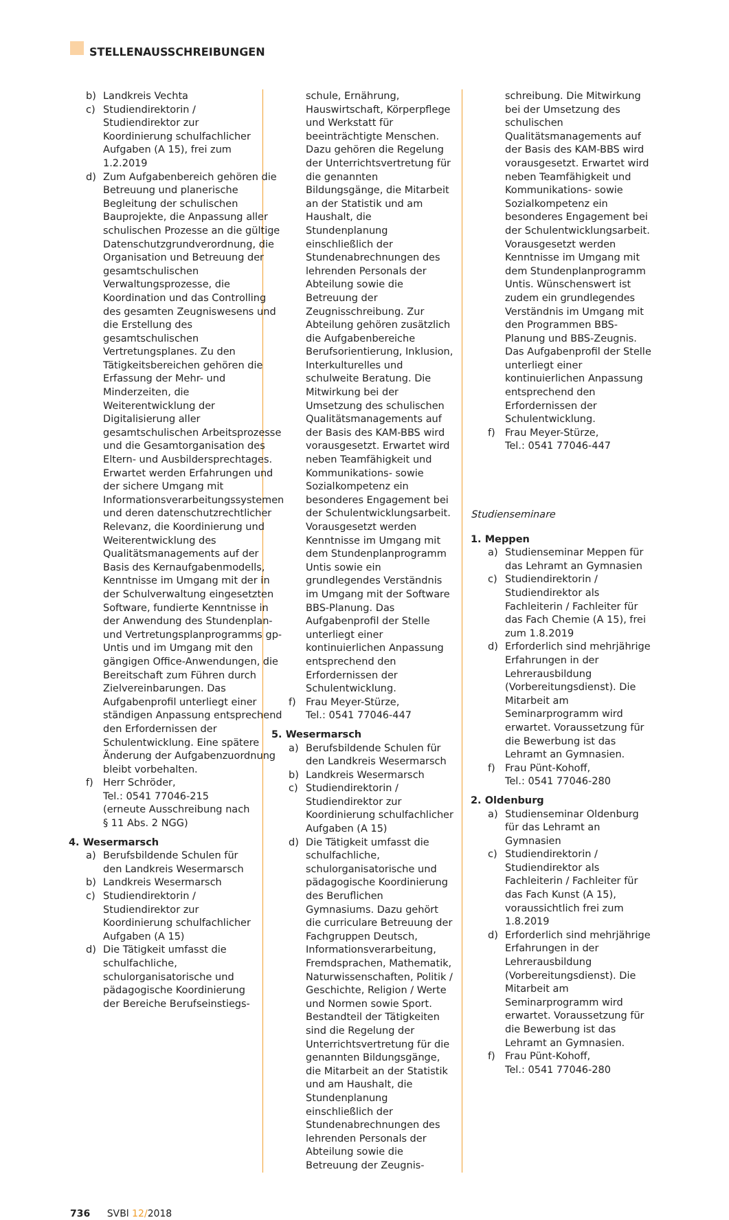STELLENAUSSCHREIBUNGEN
b) Landkreis Vechta
c) Studiendirektorin / Studiendirektor zur Koordinierung schulfachlicher Aufgaben (A 15), frei zum 1.2.2019
d) Zum Aufgabenbereich gehören die Betreuung und planerische Begleitung der schulischen Bauprojekte, die Anpassung aller schulischen Prozesse an die gültige Datenschutzgrundverordnung, die Organisation und Betreuung der gesamtschulischen Verwaltungsprozesse, die Koordination und das Controlling des gesamten Zeugniswesens und die Erstellung des gesamtschulischen Vertretungsplanes. Zu den Tätigkeitsbereichen gehören die Erfassung der Mehr- und Minderzeiten, die Weiterentwicklung der Digitalisierung aller gesamtschulischen Arbeitsprozesse und die Gesamtorganisation des Eltern- und Ausbildersprechtages. Erwartet werden Erfahrungen und der sichere Umgang mit Informationsverarbeitungssystemen und deren datenschutzrechtlicher Relevanz, die Koordinierung und Weiterentwicklung des Qualitätsmanagements auf der Basis des Kernaufgabenmodells, Kenntnisse im Umgang mit der in der Schulverwaltung eingesetzten Software, fundierte Kenntnisse in der Anwendung des Stundenplan- und Vertretungsplanprogramms gp-Untis und im Umgang mit den gängigen Office-Anwendungen, die Bereitschaft zum Führen durch Zielvereinbarungen. Das Aufgabenprofil unterliegt einer ständigen Anpassung entsprechend den Erfordernissen der Schulentwicklung. Eine spätere Änderung der Aufgabenzuordnung bleibt vorbehalten.
f) Herr Schröder,
Tel.: 0541 77046-215
(erneute Ausschreibung nach § 11 Abs. 2 NGG)
4. Wesermarsch
a) Berufsbildende Schulen für den Landkreis Wesermarsch
b) Landkreis Wesermarsch
c) Studiendirektorin / Studiendirektor zur Koordinierung schulfachlicher Aufgaben (A 15)
d) Die Tätigkeit umfasst die schulfachliche, schulorganisatorische und pädagogische Koordinierung der Bereiche Berufseinstiegs-
schule, Ernährung, Hauswirtschaft, Körperpflege und Werkstatt für beeinträchtigte Menschen. Dazu gehören die Regelung der Unterrichtsvertretung für die genannten Bildungsgänge, die Mitarbeit an der Statistik und am Haushalt, die Stundenplanung einschließlich der Stundenabrechnungen des lehrenden Personals der Abteilung sowie die Betreuung der Zeugnisschreibung. Zur Abteilung gehören zusätzlich die Aufgabenbereiche Berufsorientierung, Inklusion, Interkulturelles und schulweite Beratung. Die Mitwirkung bei der Umsetzung des schulischen Qualitätsmanagements auf der Basis des KAM-BBS wird vorausgesetzt. Erwartet wird neben Teamfähigkeit und Kommunikations- sowie Sozialkompetenz ein besonderes Engagement bei der Schulentwicklungsarbeit. Vorausgesetzt werden Kenntnisse im Umgang mit dem Stundenplanprogramm Untis sowie ein grundlegendes Verständnis im Umgang mit der Software BBS-Planung. Das Aufgabenprofil der Stelle unterliegt einer kontinuierlichen Anpassung entsprechend den Erfordernissen der Schulentwicklung.
f) Frau Meyer-Stürze,
Tel.: 0541 77046-447
5. Wesermarsch
a) Berufsbildende Schulen für den Landkreis Wesermarsch
b) Landkreis Wesermarsch
c) Studiendirektorin / Studiendirektor zur Koordinierung schulfachlicher Aufgaben (A 15)
d) Die Tätigkeit umfasst die schulfachliche, schulorganisatorische und pädagogische Koordinierung des Beruflichen Gymnasiums. Dazu gehört die curriculare Betreuung der Fachgruppen Deutsch, Informationsverarbeitung, Fremdsprachen, Mathematik, Naturwissenschaften, Politik / Geschichte, Religion / Werte und Normen sowie Sport. Bestandteil der Tätigkeiten sind die Regelung der Unterrichtsvertretung für die genannten Bildungsgänge, die Mitarbeit an der Statistik und am Haushalt, die Stundenplanung einschließlich der Stundenabrechnungen des lehrenden Personals der Abteilung sowie die Betreuung der Zeugnis-
schreibung. Die Mitwirkung bei der Umsetzung des schulischen Qualitätsmanagements auf der Basis des KAM-BBS wird vorausgesetzt. Erwartet wird neben Teamfähigkeit und Kommunikations- sowie Sozialkompetenz ein besonderes Engagement bei der Schulentwicklungsarbeit. Vorausgesetzt werden Kenntnisse im Umgang mit dem Stundenplanprogramm Untis. Wünschenswert ist zudem ein grundlegendes Verständnis im Umgang mit den Programmen BBS-Planung und BBS-Zeugnis. Das Aufgabenprofil der Stelle unterliegt einer kontinuierlichen Anpassung entsprechend den Erfordernissen der Schulentwicklung.
f) Frau Meyer-Stürze,
Tel.: 0541 77046-447
Studienseminare
1. Meppen
a) Studienseminar Meppen für das Lehramt an Gymnasien
c) Studiendirektorin / Studiendirektor als Fachleiterin / Fachleiter für das Fach Chemie (A 15), frei zum 1.8.2019
d) Erforderlich sind mehrjährige Erfahrungen in der Lehrerausbildung (Vorbereitungsdienst). Die Mitarbeit am Seminarprogramm wird erwartet. Voraussetzung für die Bewerbung ist das Lehramt an Gymnasien.
f) Frau Pünt-Kohoff,
Tel.: 0541 77046-280
2. Oldenburg
a) Studienseminar Oldenburg für das Lehramt an Gymnasien
c) Studiendirektorin / Studiendirektor als Fachleiterin / Fachleiter für das Fach Kunst (A 15), voraussichtlich frei zum 1.8.2019
d) Erforderlich sind mehrjährige Erfahrungen in der Lehrerausbildung (Vorbereitungsdienst). Die Mitarbeit am Seminarprogramm wird erwartet. Voraussetzung für die Bewerbung ist das Lehramt an Gymnasien.
f) Frau Pünt-Kohoff,
Tel.: 0541 77046-280
736 SVBl 12/2018